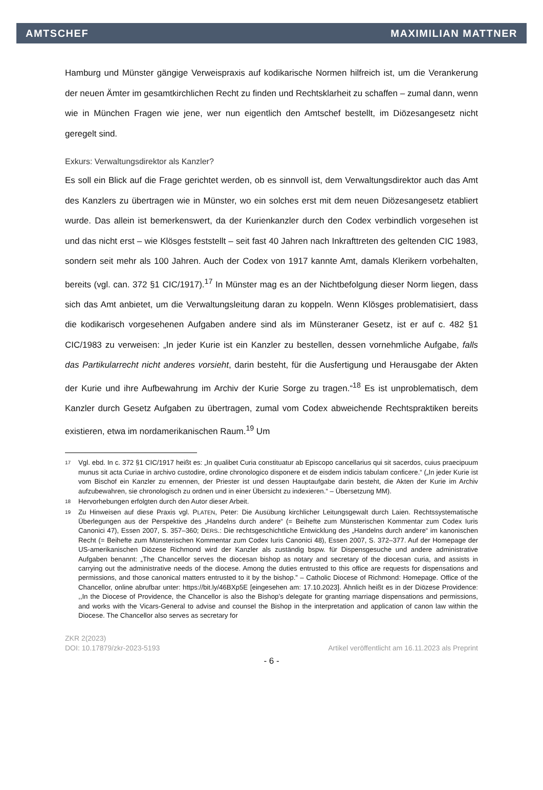AMTSCHEF MAXIMILIAN MATTNER
Hamburg und Münster gängige Verweispraxis auf kodikarische Normen hilfreich ist, um die Verankerung der neuen Ämter im gesamtkirchlichen Recht zu finden und Rechtsklarheit zu schaffen – zumal dann, wenn wie in München Fragen wie jene, wer nun eigentlich den Amtschef bestellt, im Diözesangesetz nicht geregelt sind.
Exkurs: Verwaltungsdirektor als Kanzler?
Es soll ein Blick auf die Frage gerichtet werden, ob es sinnvoll ist, dem Verwaltungsdirektor auch das Amt des Kanzlers zu übertragen wie in Münster, wo ein solches erst mit dem neuen Diözesangesetz etabliert wurde. Das allein ist bemerkenswert, da der Kurienkanzler durch den Codex verbindlich vorgesehen ist und das nicht erst – wie Klösges feststellt – seit fast 40 Jahren nach Inkrafttreten des geltenden CIC 1983, sondern seit mehr als 100 Jahren. Auch der Codex von 1917 kannte Amt, damals Klerikern vorbehalten, bereits (vgl. can. 372 §1 CIC/1917).<sup>17</sup> In Münster mag es an der Nichtbefolgung dieser Norm liegen, dass sich das Amt anbietet, um die Verwaltungsleitung daran zu koppeln. Wenn Klösges problematisiert, dass die kodikarisch vorgesehenen Aufgaben andere sind als im Münsteraner Gesetz, ist er auf c. 482 §1 CIC/1983 zu verweisen: „In jeder Kurie ist ein Kanzler zu bestellen, dessen vornehmliche Aufgabe, falls das Partikularrecht nicht anderes vorsieht, darin besteht, für die Ausfertigung und Herausgabe der Akten der Kurie und ihre Aufbewahrung im Archiv der Kurie Sorge zu tragen.“<sup>18</sup> Es ist unproblematisch, dem Kanzler durch Gesetz Aufgaben zu übertragen, zumal vom Codex abweichende Rechtspraktiken bereits existieren, etwa im nordamerikanischen Raum.<sup>19</sup> Um
17 Vgl. ebd. In c. 372 §1 CIC/1917 heißt es: „In qualibet Curia constituatur ab Episcopo cancellarius qui sit sacerdos, cuius praecipuum munus sit acta Curiae in archivo custodire, ordine chronologico disponere et de eisdem indicis tabulam conficere.“ („In jeder Kurie ist vom Bischof ein Kanzler zu ernennen, der Priester ist und dessen Hauptaufgabe darin besteht, die Akten der Kurie im Archiv aufzubewahren, sie chronologisch zu ordnen und in einer Übersicht zu indexieren.“ – Übersetzung MM).
18 Hervorhebungen erfolgten durch den Autor dieser Arbeit.
19 Zu Hinweisen auf diese Praxis vgl. PLATEN, Peter: Die Ausübung kirchlicher Leitungsgewalt durch Laien. Rechtssystematische Überlegungen aus der Perspektive des „Handelns durch andere“ (= Beihefte zum Münsterischen Kommentar zum Codex Iuris Canonici 47), Essen 2007, S. 357–360; DERS.: Die rechtsgeschichtliche Entwicklung des „Handelns durch andere“ im kanonischen Recht (= Beihefte zum Münsterischen Kommentar zum Codex Iuris Canonici 48), Essen 2007, S. 372–377. Auf der Homepage der US-amerikanischen Diözese Richmond wird der Kanzler als zuständig bspw. für Dispensgesuche und andere administrative Aufgaben benannt: „The Chancellor serves the diocesan bishop as notary and secretary of the diocesan curia, and assists in carrying out the administrative needs of the diocese. Among the duties entrusted to this office are requests for dispensations and permissions, and those canonical matters entrusted to it by the bishop.” – Catholic Diocese of Richmond: Homepage. Office of the Chancellor, online abrufbar unter: https://bit.ly/46BXp5E [eingesehen am: 17.10.2023]. Ähnlich heißt es in der Diözese Providence: ,,In the Diocese of Providence, the Chancellor is also the Bishop’s delegate for granting marriage dispensations and permissions, and works with the Vicars-General to advise and counsel the Bishop in the interpretation and application of canon law within the Diocese. The Chancellor also serves as secretary for
ZKR 2(2023)
DOI: 10.17879/zkr-2023-5193 Artikel veröffentlicht am 16.11.2023 als Preprint
- 6 -